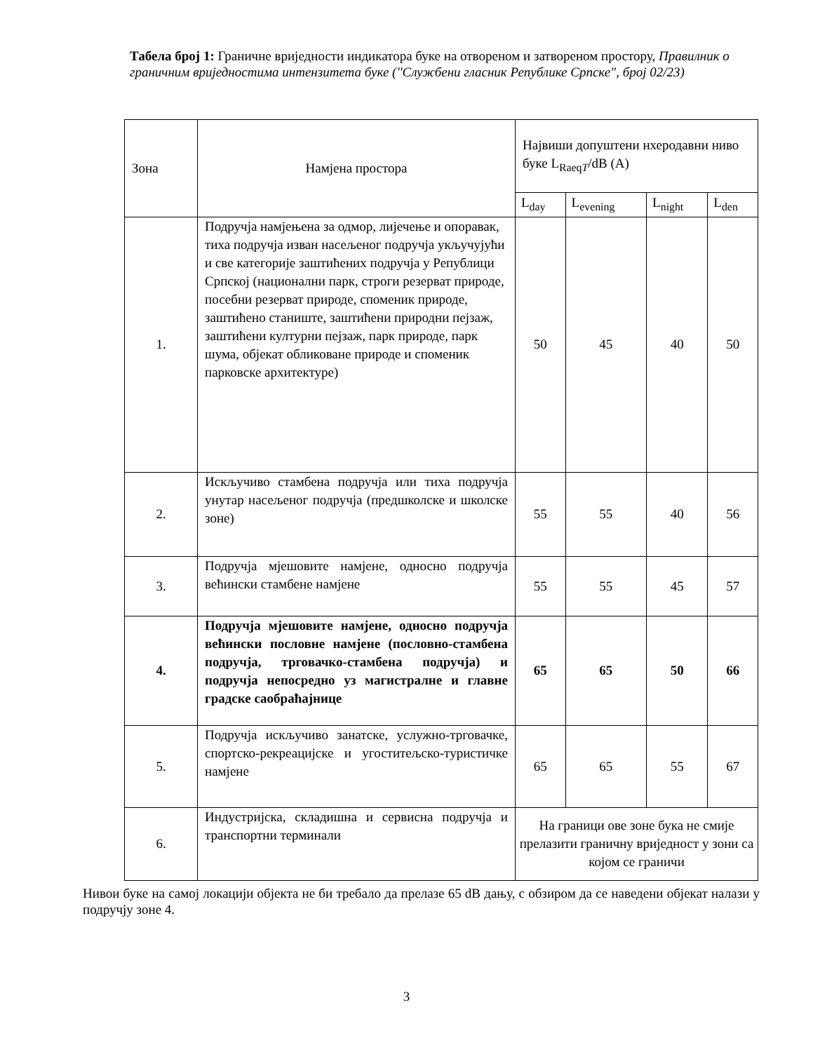Табела број 1: Граничне вриједности индикатора буке на отвореном и затвореном простору, Правилник о граничним вриједностима интензитета буке (''Службени гласник Републике Српске", број 02/23)
| Зона | Намјена простора | Највиши допуштени нхеродавни ниво буке L<sub>RaeqT</sub>/dB (A) | | | |
| --- | --- | --- | --- | --- | --- |
| | | L<sub>day</sub> | L<sub>evening</sub> | L<sub>night</sub> | L<sub>den</sub> |
| 1. | Подручја намјењена за одмор, лијечење и опоравак, тиха подручја изван насељеног подручја укључујући и све категорије заштићених подручја у Републици Српској (национални парк, строги резерват природе, посебни резерват природе, споменик природе, заштићено станиште, заштићени природни пејзаж, заштићени културни пејзаж, парк природе, парк шума, објекат обликоване природе и споменик парковске архитектуре) | 50 | 45 | 40 | 50 |
| 2. | Искључиво стамбена подручја или тиха подручја унутар насељеног подручја (предшколске и школске зоне) | 55 | 55 | 40 | 56 |
| 3. | Подручја мјешовите намјене, односно подручја већински стамбене намјене | 55 | 55 | 45 | 57 |
| 4. | Подручја мјешовите намјене, односно подручја већински пословне намјене (пословно-стамбена подручја, трговачко-стамбена подручја) и подручја непосредно уз магистралне и главне градске саобраћајнице | 65 | 65 | 50 | 66 |
| 5. | Подручја искључиво занатске, услужно-трговачке, спортско-рекреацијске и угоститељско-туристичке намјене | 65 | 65 | 55 | 67 |
| 6. | Индустријска, складишна и сервисна подручја и транспортни терминали | На граници ове зоне бука не смије прелазити граничну вриједност у зони са којом се граничи | | | |
Нивои буке на самој локацији објекта не би требало да прелазе 65 dB дању, с обзиром да се наведени објекат налази у подручју зоне 4.
3